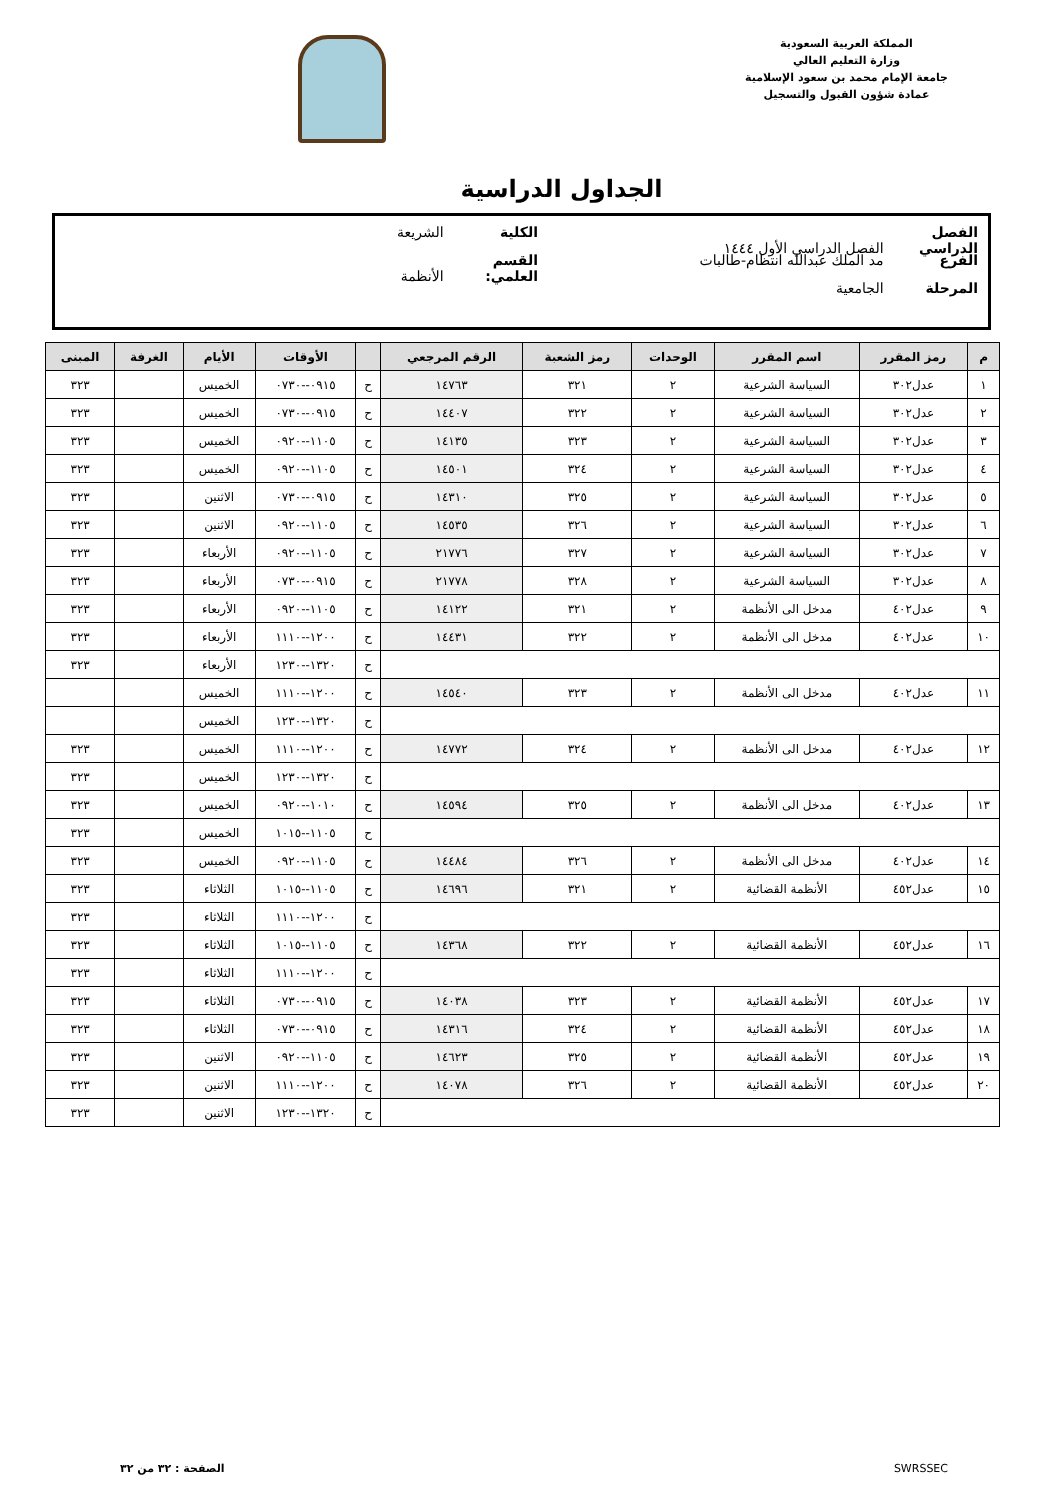المملكة العربية السعودية
وزارة التعليم العالي
جامعة الإمام محمد بن سعود الإسلامية
عمادة شؤون القبول والتسجيل
الجداول الدراسية
الفصل الدراسي الفصل الدراسي الأول ١٤٤٤ الكلية الشريعة
الفرع مد الملك عبدالله انتظام-طالبات القسم العلمي: الأنظمة
المرحلة الجامعية
| م | رمز المقرر | اسم المقرر | الوحدات | رمز الشعبة | الرقم المرجعي | | الأوقات | الأيام | الغرفة | المبنى |
| --- | --- | --- | --- | --- | --- | --- | --- | --- | --- | --- |
| ١ | عدل٣٠٢ | السياسة الشرعية | ٢ | ٣٢١ | ١٤٧٦٣ | ح | ٠٩١٥--٠٧٣٠ | الخميس | | ٣٢٣ |
| ٢ | عدل٣٠٢ | السياسة الشرعية | ٢ | ٣٢٢ | ١٤٤٠٧ | ح | ٠٩١٥--٠٧٣٠ | الخميس | | ٣٢٣ |
| ٣ | عدل٣٠٢ | السياسة الشرعية | ٢ | ٣٢٣ | ١٤١٣٥ | ح | ١١٠٥--٠٩٢٠ | الخميس | | ٣٢٣ |
| ٤ | عدل٣٠٢ | السياسة الشرعية | ٢ | ٣٢٤ | ١٤٥٠١ | ح | ١١٠٥--٠٩٢٠ | الخميس | | ٣٢٣ |
| ٥ | عدل٣٠٢ | السياسة الشرعية | ٢ | ٣٢٥ | ١٤٣١٠ | ح | ٠٩١٥--٠٧٣٠ | الاثنين | | ٣٢٣ |
| ٦ | عدل٣٠٢ | السياسة الشرعية | ٢ | ٣٢٦ | ١٤٥٣٥ | ح | ١١٠٥--٠٩٢٠ | الاثنين | | ٣٢٣ |
| ٧ | عدل٣٠٢ | السياسة الشرعية | ٢ | ٣٢٧ | ٢١٧٧٦ | ح | ١١٠٥--٠٩٢٠ | الأربعاء | | ٣٢٣ |
| ٨ | عدل٣٠٢ | السياسة الشرعية | ٢ | ٣٢٨ | ٢١٧٧٨ | ح | ٠٩١٥--٠٧٣٠ | الأربعاء | | ٣٢٣ |
| ٩ | عدل٤٠٢ | مدخل الى الأنظمة | ٢ | ٣٢١ | ١٤١٢٢ | ح | ١١٠٥--٠٩٢٠ | الأربعاء | | ٣٢٣ |
| ١٠ | عدل٤٠٢ | مدخل الى الأنظمة | ٢ | ٣٢٢ | ١٤٤٣١ | ح | ١٢٠٠--١١١٠ | الأربعاء | | ٣٢٣ |
| | | | | | | ح | ١٣٢٠--١٢٣٠ | الأربعاء | | ٣٢٣ |
| ١١ | عدل٤٠٢ | مدخل الى الأنظمة | ٢ | ٣٢٣ | ١٤٥٤٠ | ح | ١٢٠٠--١١١٠ | الخميس | | |
| | | | | | | ح | ١٣٢٠--١٢٣٠ | الخميس | | |
| ١٢ | عدل٤٠٢ | مدخل الى الأنظمة | ٢ | ٣٢٤ | ١٤٧٧٢ | ح | ١٢٠٠--١١١٠ | الخميس | | ٣٢٣ |
| | | | | | | ح | ١٣٢٠--١٢٣٠ | الخميس | | ٣٢٣ |
| ١٣ | عدل٤٠٢ | مدخل الى الأنظمة | ٢ | ٣٢٥ | ١٤٥٩٤ | ح | ١٠١٠--٠٩٢٠ | الخميس | | ٣٢٣ |
| | | | | | | ح | ١١٠٥--١٠١٥ | الخميس | | ٣٢٣ |
| ١٤ | عدل٤٠٢ | مدخل الى الأنظمة | ٢ | ٣٢٦ | ١٤٤٨٤ | ح | ١١٠٥--٠٩٢٠ | الخميس | | ٣٢٣ |
| ١٥ | عدل٤٥٢ | الأنظمة القضائية | ٢ | ٣٢١ | ١٤٦٩٦ | ح | ١١٠٥--١٠١٥ | الثلاثاء | | ٣٢٣ |
| | | | | | | ح | ١٢٠٠--١١١٠ | الثلاثاء | | ٣٢٣ |
| ١٦ | عدل٤٥٢ | الأنظمة القضائية | ٢ | ٣٢٢ | ١٤٣٦٨ | ح | ١١٠٥--١٠١٥ | الثلاثاء | | ٣٢٣ |
| | | | | | | ح | ١٢٠٠--١١١٠ | الثلاثاء | | ٣٢٣ |
| ١٧ | عدل٤٥٢ | الأنظمة القضائية | ٢ | ٣٢٣ | ١٤٠٣٨ | ح | ٠٩١٥--٠٧٣٠ | الثلاثاء | | ٣٢٣ |
| ١٨ | عدل٤٥٢ | الأنظمة القضائية | ٢ | ٣٢٤ | ١٤٣١٦ | ح | ٠٩١٥--٠٧٣٠ | الثلاثاء | | ٣٢٣ |
| ١٩ | عدل٤٥٢ | الأنظمة القضائية | ٢ | ٣٢٥ | ١٤٦٢٣ | ح | ١١٠٥--٠٩٢٠ | الاثنين | | ٣٢٣ |
| ٢٠ | عدل٤٥٢ | الأنظمة القضائية | ٢ | ٣٢٦ | ١٤٠٧٨ | ح | ١٢٠٠--١١١٠ | الاثنين | | ٣٢٣ |
| | | | | | | ح | ١٣٢٠--١٢٣٠ | الاثنين | | ٣٢٣ |
SWRSSEC الصفحة : ٣٢ من ٣٢